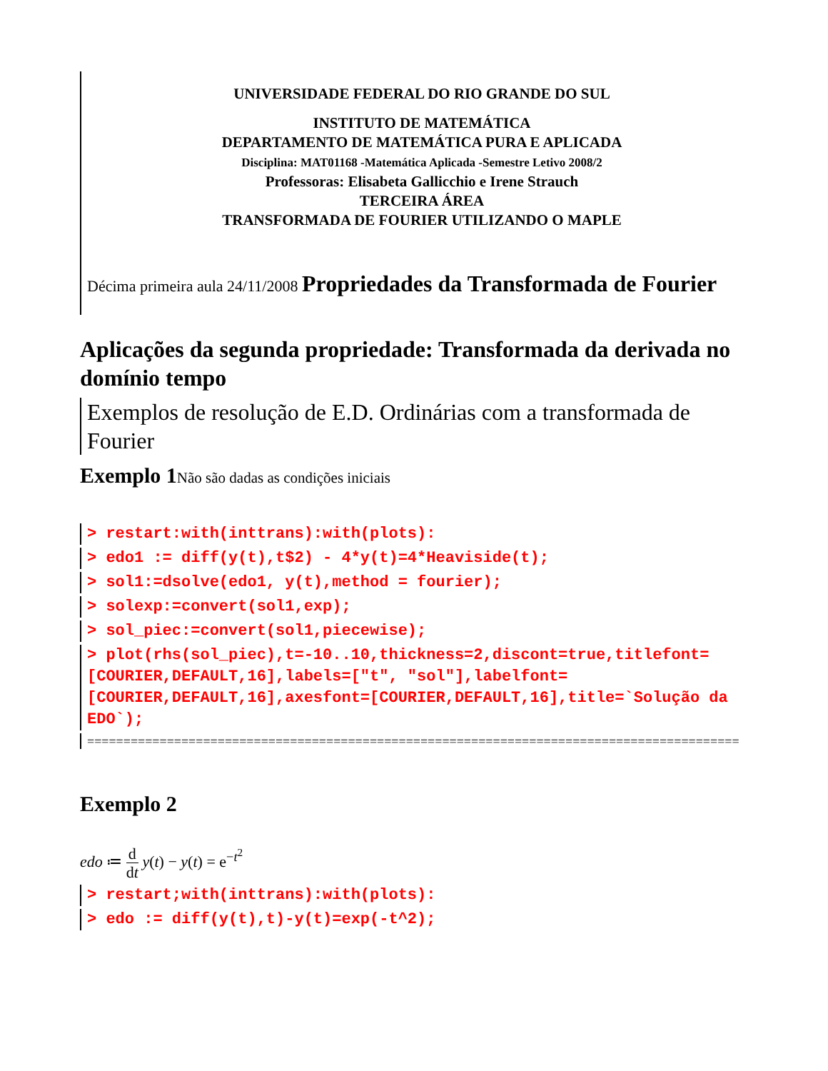UNIVERSIDADE FEDERAL DO RIO GRANDE DO SUL
INSTITUTO DE MATEMÁTICA
DEPARTAMENTO DE MATEMÁTICA PURA E APLICADA
Disciplina: MAT01168 -Matemática Aplicada -Semestre Letivo 2008/2
Professoras: Elisabeta Gallicchio e Irene Strauch
TERCEIRA ÁREA
TRANSFORMADA DE FOURIER UTILIZANDO O MAPLE
Décima primeira aula 24/11/2008 Propriedades da Transformada de Fourier
Aplicações da segunda propriedade: Transformada da derivada no domínio tempo
Exemplos de resolução de E.D. Ordinárias com a transformada de Fourier
Exemplo 1 Não são dadas as condições iniciais
> restart:with(inttrans):with(plots):
> edo1 := diff(y(t),t$2) - 4*y(t)=4*Heaviside(t);
> sol1:=dsolve(edo1, y(t),method = fourier);
> solexp:=convert(sol1,exp);
> sol_piec:=convert(sol1,piecewise);
> plot(rhs(sol_piec),t=-10..10,thickness=2,discont=true,titlefont=[COURIER,DEFAULT,16],labels=["t", "sol"],labelfont=[COURIER,DEFAULT,16],axesfont=[COURIER,DEFAULT,16],title=`Solução da EDO`);
==========================================================================================
Exemplo 2
edo ≔ d
dt y(t) − y(t) = e<sup>−t<sup>2</sup></sup>
> restart;with(inttrans):with(plots):
> edo := diff(y(t),t)-y(t)=exp(-t^2);